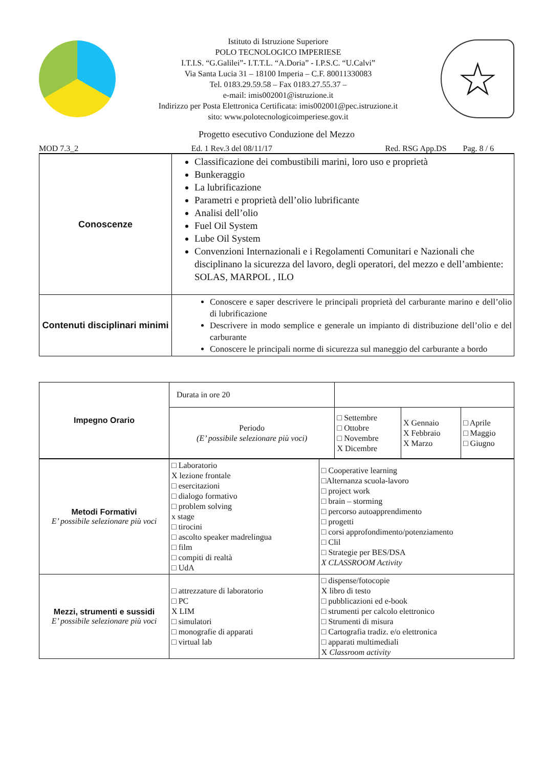Istituto di Istruzione Superiore
POLO TECNOLOGICO IMPERIESE
I.T.I.S. “G.Galilei”- I.T.T.L. “A.Doria” - I.P.S.C. “U.Calvi”
Via Santa Lucia 31 – 18100 Imperia – C.F. 80011330083
Tel. 0183.29.59.58 – Fax 0183.27.55.37 –
e-mail: imis002001@istruzione.it
Indirizzo per Posta Elettronica Certificata: imis002001@pec.istruzione.it
sito: www.polotecnologicoimperiese.gov.it
☆
Progetto esecutivo Conduzione del Mezzo
MOD 7.3_2 Ed. 1 Rev.3 del 08/11/17 Red. RSG App.DS Pag. 8 / 6
| Conoscenze | Classificazione dei combustibili marini, loro uso e proprietà Bunkeraggio La lubrificazione Parametri e proprietà dell’olio lubrificante Analisi dell’olio Fuel Oil System Lube Oil System Convenzioni Internazionali e i Regolamenti Comunitari e Nazionali che disciplinano la sicurezza del lavoro, degli operatori, del mezzo e dell’ambiente: SOLAS, MARPOL , ILO |
| Contenuti disciplinari minimi | Conoscere e saper descrivere le principali proprietà del carburante marino e dell’olio di lubrificazione Descrivere in modo semplice e generale un impianto di distribuzione dell’olio e del carburante Conoscere le principali norme di sicurezza sul maneggio del carburante a bordo |
| Impegno Orario | Durata in ore 20 | | | |
| | Periodo (E’ possibile selezionare più voci) | □ Settembre □ Ottobre □ Novembre X Dicembre | X Gennaio X Febbraio X Marzo | □ Aprile □ Maggio □ Giugno |
| Metodi Formativi E’ possibile selezionare più voci | □ Laboratorio X lezione frontale □ esercitazioni □ dialogo formativo □ problem solving x stage □ tirocini □ ascolto speaker madrelingua □ film □ compiti di realtà □ UdA | □ Cooperative learning □Alternanza scuola-lavoro □ project work □ brain – storming □ percorso autoapprendimento □ progetti □ corsi approfondimento/potenziamento □ Clil □ Strategie per BES/DSA X CLASSROOM Activity |
| Mezzi, strumenti e sussidi E’ possibile selezionare più voci | □ attrezzature di laboratorio □ PC X LIM □ simulatori □ monografie di apparati □ virtual lab | □ dispense/fotocopie X libro di testo □ pubblicazioni ed e-book □ strumenti per calcolo elettronico □ Strumenti di misura □ Cartografia tradiz. e/o elettronica □ apparati multimediali X Classroom activity |